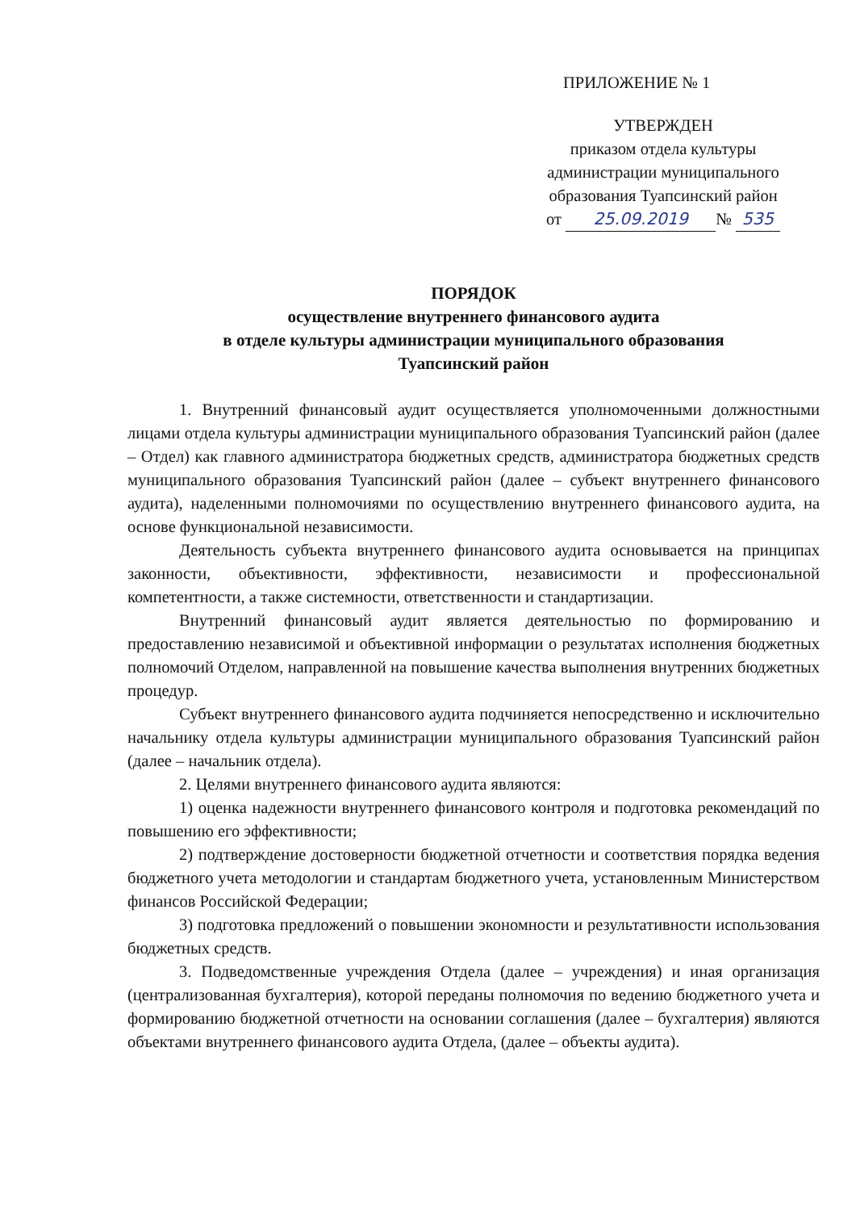ПРИЛОЖЕНИЕ № 1
УТВЕРЖДЕН
приказом отдела культуры
администрации муниципального
образования Туапсинский район
от 25.09.2019 № 535
ПОРЯДОК
осуществление внутреннего финансового аудита
в отделе культуры администрации муниципального образования
Туапсинский район
1. Внутренний финансовый аудит осуществляется уполномоченными должностными лицами отдела культуры администрации муниципального образования Туапсинский район (далее – Отдел) как главного администратора бюджетных средств, администратора бюджетных средств муниципального образования Туапсинский район (далее – субъект внутреннего финансового аудита), наделенными полномочиями по осуществлению внутреннего финансового аудита, на основе функциональной независимости.
Деятельность субъекта внутреннего финансового аудита основывается на принципах законности, объективности, эффективности, независимости и профессиональной компетентности, а также системности, ответственности и стандартизации.
Внутренний финансовый аудит является деятельностью по формированию и предоставлению независимой и объективной информации о результатах исполнения бюджетных полномочий Отделом, направленной на повышение качества выполнения внутренних бюджетных процедур.
Субъект внутреннего финансового аудита подчиняется непосредственно и исключительно начальнику отдела культуры администрации муниципального образования Туапсинский район (далее – начальник отдела).
2. Целями внутреннего финансового аудита являются:
1) оценка надежности внутреннего финансового контроля и подготовка рекомендаций по повышению его эффективности;
2) подтверждение достоверности бюджетной отчетности и соответствия порядка ведения бюджетного учета методологии и стандартам бюджетного учета, установленным Министерством финансов Российской Федерации;
3) подготовка предложений о повышении экономности и результативности использования бюджетных средств.
3. Подведомственные учреждения Отдела (далее – учреждения) и иная организация (централизованная бухгалтерия), которой переданы полномочия по ведению бюджетного учета и формированию бюджетной отчетности на основании соглашения (далее – бухгалтерия) являются объектами внутреннего финансового аудита Отдела, (далее – объекты аудита).